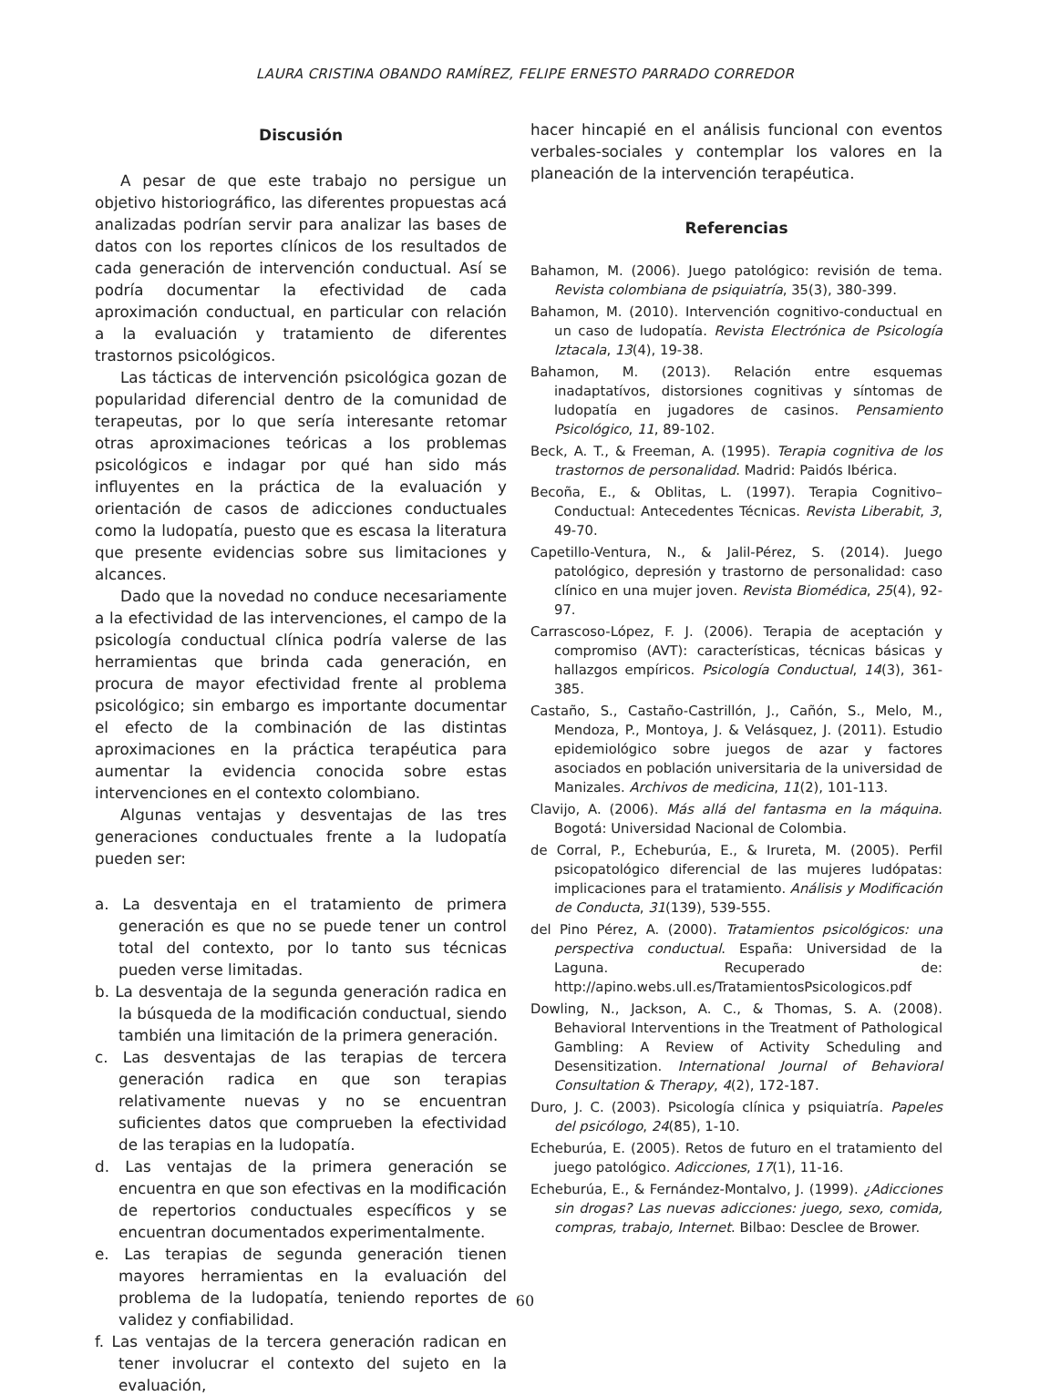LAURA CRISTINA OBANDO RAMÍREZ, FELIPE ERNESTO PARRADO CORREDOR
Discusión
A pesar de que este trabajo no persigue un objetivo historiográfico, las diferentes propuestas acá analizadas podrían servir para analizar las bases de datos con los reportes clínicos de los resultados de cada generación de intervención conductual. Así se podría documentar la efectividad de cada aproximación conductual, en particular con relación a la evaluación y tratamiento de diferentes trastornos psicológicos.
Las tácticas de intervención psicológica gozan de popularidad diferencial dentro de la comunidad de terapeutas, por lo que sería interesante retomar otras aproximaciones teóricas a los problemas psicológicos e indagar por qué han sido más influyentes en la práctica de la evaluación y orientación de casos de adicciones conductuales como la ludopatía, puesto que es escasa la literatura que presente evidencias sobre sus limitaciones y alcances.
Dado que la novedad no conduce necesariamente a la efectividad de las intervenciones, el campo de la psicología conductual clínica podría valerse de las herramientas que brinda cada generación, en procura de mayor efectividad frente al problema psicológico; sin embargo es importante documentar el efecto de la combinación de las distintas aproximaciones en la práctica terapéutica para aumentar la evidencia conocida sobre estas intervenciones en el contexto colombiano.
Algunas ventajas y desventajas de las tres generaciones conductuales frente a la ludopatía pueden ser:
a. La desventaja en el tratamiento de primera generación es que no se puede tener un control total del contexto, por lo tanto sus técnicas pueden verse limitadas.
b. La desventaja de la segunda generación radica en la búsqueda de la modificación conductual, siendo también una limitación de la primera generación.
c. Las desventajas de las terapias de tercera generación radica en que son terapias relativamente nuevas y no se encuentran suficientes datos que comprueben la efectividad de las terapias en la ludopatía.
d. Las ventajas de la primera generación se encuentra en que son efectivas en la modificación de repertorios conductuales específicos y se encuentran documentados experimentalmente.
e. Las terapias de segunda generación tienen mayores herramientas en la evaluación del problema de la ludopatía, teniendo reportes de validez y confiabilidad.
f. Las ventajas de la tercera generación radican en tener involucrar el contexto del sujeto en la evaluación,
hacer hincapié en el análisis funcional con eventos verbales-sociales y contemplar los valores en la planeación de la intervención terapéutica.
Referencias
Bahamon, M. (2006). Juego patológico: revisión de tema. Revista colombiana de psiquiatría, 35(3), 380-399.
Bahamon, M. (2010). Intervención cognitivo-conductual en un caso de ludopatía. Revista Electrónica de Psicología Iztacala, 13(4), 19-38.
Bahamon, M. (2013). Relación entre esquemas inadaptatívos, distorsiones cognitivas y síntomas de ludopatía en jugadores de casinos. Pensamiento Psicológico, 11, 89-102.
Beck, A. T., & Freeman, A. (1995). Terapia cognitiva de los trastornos de personalidad. Madrid: Paidós Ibérica.
Becoña, E., & Oblitas, L. (1997). Terapia Cognitivo–Conductual: Antecedentes Técnicas. Revista Liberabit, 3, 49-70.
Capetillo-Ventura, N., & Jalil-Pérez, S. (2014). Juego patológico, depresión y trastorno de personalidad: caso clínico en una mujer joven. Revista Biomédica, 25(4), 92-97.
Carrascoso-López, F. J. (2006). Terapia de aceptación y compromiso (AVT): características, técnicas básicas y hallazgos empíricos. Psicología Conductual, 14(3), 361-385.
Castaño, S., Castaño-Castrillón, J., Cañón, S., Melo, M., Mendoza, P., Montoya, J. & Velásquez, J. (2011). Estudio epidemiológico sobre juegos de azar y factores asociados en población universitaria de la universidad de Manizales. Archivos de medicina, 11(2), 101-113.
Clavijo, A. (2006). Más allá del fantasma en la máquina. Bogotá: Universidad Nacional de Colombia.
de Corral, P., Echeburúa, E., & Irureta, M. (2005). Perfil psicopatológico diferencial de las mujeres ludópatas: implicaciones para el tratamiento. Análisis y Modificación de Conducta, 31(139), 539-555.
del Pino Pérez, A. (2000). Tratamientos psicológicos: una perspectiva conductual. España: Universidad de la Laguna. Recuperado de: http://apino.webs.ull.es/TratamientosPsicologicos.pdf
Dowling, N., Jackson, A. C., & Thomas, S. A. (2008). Behavioral Interventions in the Treatment of Pathological Gambling: A Review of Activity Scheduling and Desensitization. International Journal of Behavioral Consultation & Therapy, 4(2), 172-187.
Duro, J. C. (2003). Psicología clínica y psiquiatría. Papeles del psicólogo, 24(85), 1-10.
Echeburúa, E. (2005). Retos de futuro en el tratamiento del juego patológico. Adicciones, 17(1), 11-16.
Echeburúa, E., & Fernández-Montalvo, J. (1999). ¿Adicciones sin drogas? Las nuevas adicciones: juego, sexo, comida, compras, trabajo, Internet. Bilbao: Desclee de Brower.
60